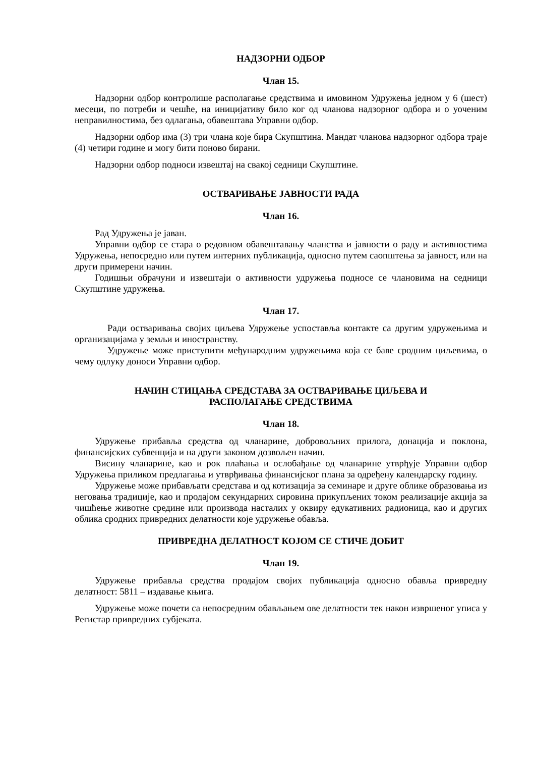НАДЗОРНИ ОДБОР
Члан 15.
Надзорни одбор контролише располагање средствима и имовином Удружења једном у 6 (шест) месеци, по потреби и чешће, на иницијативу било ког од чланова надзорног одбора и о уоченим неправилностима, без одлагања, обавештава Управни одбор.
Надзорни одбор има (3) три члана које бира Скупштина. Мандат чланова надзорног одбора траје (4) четири године и могу бити поново бирани.
Надзорни одбор подноси извештај на свакој седници Скупштине.
ОСТВАРИВАЊЕ ЈАВНОСТИ РАДА
Члан 16.
Рад Удружења је јаван.
Управни одбор се стара о редовном обавештавању чланства и јавности о раду и активностима Удружења, непосредно или путем интерних публикација, односно путем саопштења за јавност, или на други примерени начин.
Годишњи обрачуни и извештаји о активности удружења подносе се члановима на седници Скупштине удружења.
Члан 17.
Ради остваривања својих циљева Удружење успоставља контакте са другим удружењима и организацијама у земљи и иностранству.
Удружење може приступити међународним удружењима која се баве сродним циљевима, о чему одлуку доноси Управни одбор.
НАЧИН СТИЦАЊА СРЕДСТАВА ЗА ОСТВАРИВАЊЕ ЦИЉЕВА И
РАСПОЛАГАЊЕ СРЕДСТВИМА
Члан 18.
Удружење прибавља средства од чланарине, добровољних прилога, донација и поклона, финансијских субвенција и на други законом дозвољен начин.
Висину чланарине, као и рок плаћања и ослобађање од чланарине утврђује Управни одбор Удружења приликом предлагања и утврђивања финансијског плана за одређену календарску годину.
Удружење може прибављати средстава и од котизација за семинаре и друге облике образовања из неговања традиције, као и продајом секундарних сировина прикупљених током реализације акција за чишћење животне средине или производа насталих у оквиру едукативних радионица, као и других облика сродних привредних делатности које удружење обавља.
ПРИВРЕДНА ДЕЛАТНОСТ КОЈОМ СЕ СТИЧЕ ДОБИТ
Члан 19.
Удружење прибавља средства продајом својих публикација односно обавља привредну делатност: 5811 – издавање књига.
Удружење може почети са непосредним обављањем ове делатности тек након извршеног уписа у Регистар привредних субјеката.